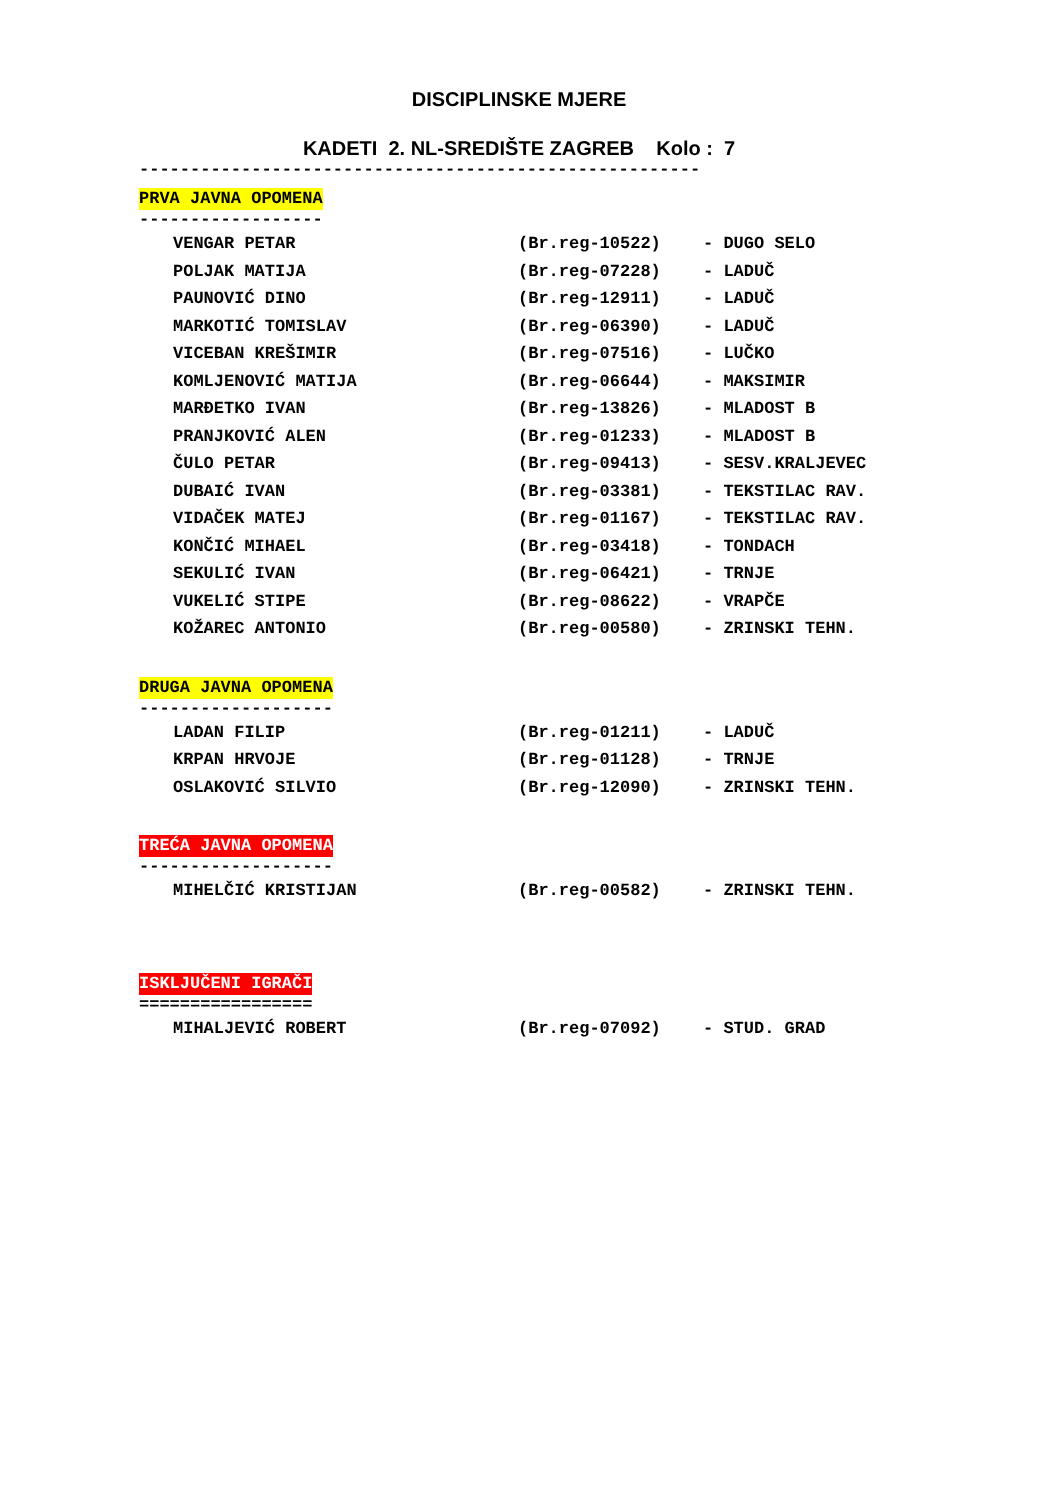DISCIPLINSKE MJERE
KADETI 2. NL-SREDIŠTE ZAGREB Kolo : 7
-------------------------------------------------------
PRVA JAVNA OPOMENA
------------------
| VENGAR PETAR | (Br.reg-10522) | - DUGO SELO |
| POLJAK MATIJA | (Br.reg-07228) | - LADUČ |
| PAUNOVIĆ DINO | (Br.reg-12911) | - LADUČ |
| MARKOTIĆ TOMISLAV | (Br.reg-06390) | - LADUČ |
| VICEBAN KREŠIMIR | (Br.reg-07516) | - LUČKO |
| KOMLJENOVIĆ MATIJA | (Br.reg-06644) | - MAKSIMIR |
| MARĐETKO IVAN | (Br.reg-13826) | - MLADOST B |
| PRANJKOVIĆ ALEN | (Br.reg-01233) | - MLADOST B |
| ČULO PETAR | (Br.reg-09413) | - SESV.KRALJEVEC |
| DUBAIĆ IVAN | (Br.reg-03381) | - TEKSTILAC RAV. |
| VIDAČEK MATEJ | (Br.reg-01167) | - TEKSTILAC RAV. |
| KONČIĆ MIHAEL | (Br.reg-03418) | - TONDACH |
| SEKULIĆ IVAN | (Br.reg-06421) | - TRNJE |
| VUKELIĆ STIPE | (Br.reg-08622) | - VRAPČE |
| KOŽAREC ANTONIO | (Br.reg-00580) | - ZRINSKI TEHN. |
DRUGA JAVNA OPOMENA
-------------------
| LADAN FILIP | (Br.reg-01211) | - LADUČ |
| KRPAN HRVOJE | (Br.reg-01128) | - TRNJE |
| OSLAKOVIĆ SILVIO | (Br.reg-12090) | - ZRINSKI TEHN. |
TREĆA JAVNA OPOMENA
-------------------
| MIHELČIĆ KRISTIJAN | (Br.reg-00582) | - ZRINSKI TEHN. |
ISKLJUČENI IGRAČI
=================
| MIHALJEVIĆ ROBERT | (Br.reg-07092) | - STUD. GRAD |